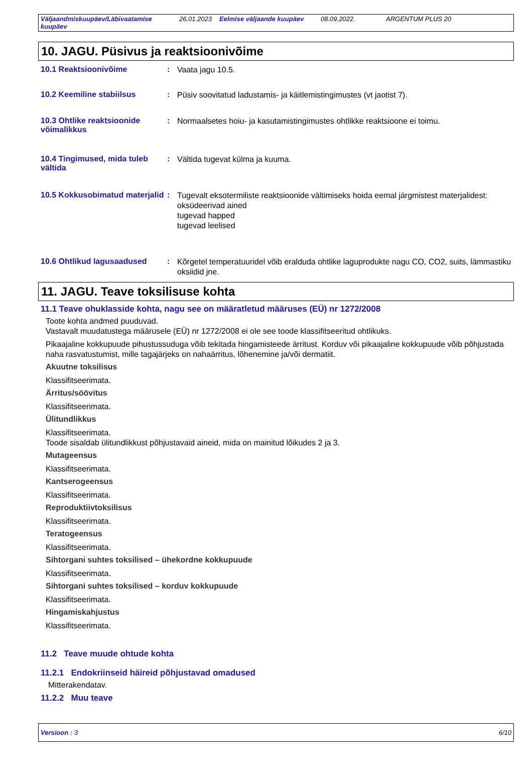Väljaandmiskuupäev/Läbivaatamise kuupäev 26.01.2023 Eelmise väljaande kuupäev 08.09.2022. ARGENTUM PLUS 20
10. JAGU. Püsivus ja reaktsioonivõime
10.1 Reaktsioonivõime :
Vaata jagu 10.5.
10.2 Keemiline stabiilsus :
Püsiv soovitatud ladustamis- ja käitlemistingimustes (vt jaotist 7).
10.3 Ohtlike reaktsioonide võimalikkus
:
Normaalsetes hoiu- ja kasutamistingimustes ohtlikke reaktsioone ei toimu.
10.4 Tingimused, mida tuleb vältida
:
Vältida tugevat külma ja kuuma.
10.5 Kokkusobimatud materjalid
:
Tugevalt eksotermiliste reaktsioonide vältimiseks hoida eemal järgmistest materjalidest:
oksüdeerivad ained
tugevad happed
tugevad leelised
10.6 Ohtlikud lagusaadused :
Kõrgetel temperatuuridel võib eralduda ohtlike laguprodukte nagu CO, CO2, suits, lämmastiku oksiidid jne.
11. JAGU. Teave toksilisuse kohta
11.1 Teave ohuklasside kohta, nagu see on määratletud määruses (EÜ) nr 1272/2008
Toote kohta andmed puuduvad.
Vastavalt muudatustega määrusele (EÜ) nr 1272/2008 ei ole see toode klassifitseeritud ohtlikuks.
Pikaajaline kokkupuude pihustussuduga võib tekitada hingamisteede ärritust. Korduv või pikaajaline kokkupuude võib põhjustada naha rasvatustumist, mille tagajärjeks on nahaärritus, lõhenemine ja/või dermatiit.
Akuutne toksilisus
Klassifitseerimata.
Ärritus/söövitus
Klassifitseerimata.
Ülitundlikkus
Klassifitseerimata.
Toode sisaldab ülitundlikkust põhjustavaid aineid, mida on mainitud lõikudes 2 ja 3.
Mutageensus
Klassifitseerimata.
Kantserogeensus
Klassifitseerimata.
Reproduktiivtoksilisus
Klassifitseerimata.
Teratogeensus
Klassifitseerimata.
Sihtorgani suhtes toksilised – ühekordne kokkupuude
Klassifitseerimata.
Sihtorgani suhtes toksilised – korduv kokkupuude
Klassifitseerimata.
Hingamiskahjustus
Klassifitseerimata.
11.2 Teave muude ohtude kohta
11.2.1 Endokriinseid häireid põhjustavad omadused
Mitterakendatav.
11.2.2 Muu teave
Versioon : 3 6/10